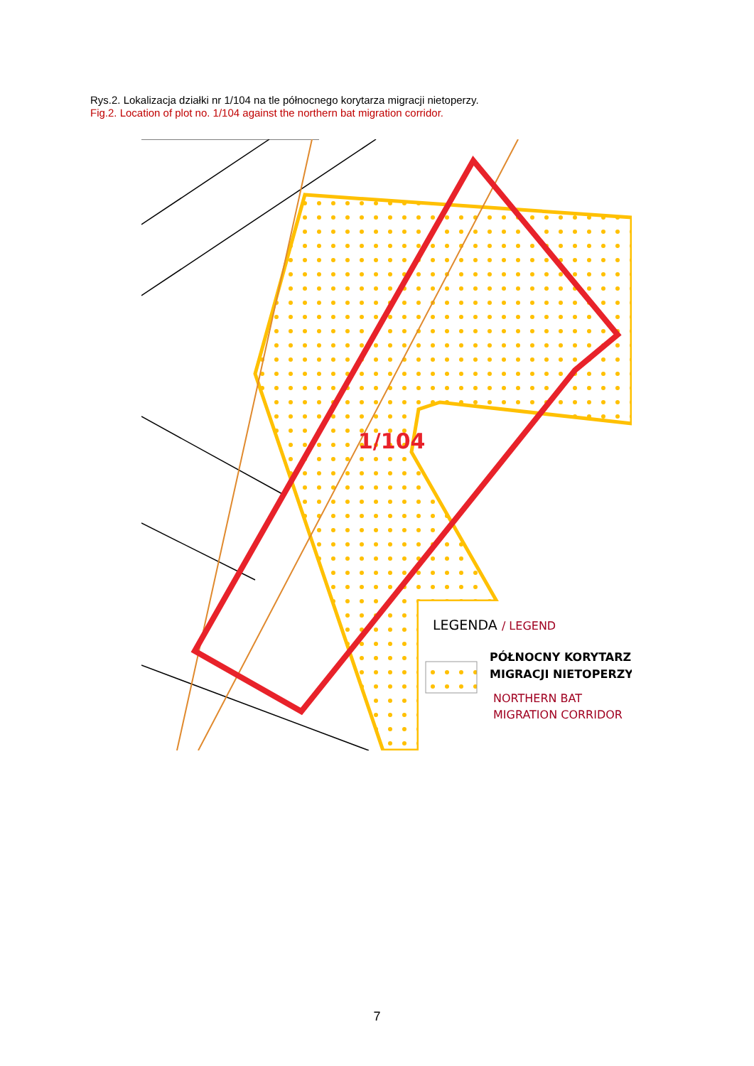Rys.2. Lokalizacja działki nr 1/104 na tle północnego korytarza migracji nietoperzy.
Fig.2. Location of plot no. 1/104 against the northern bat migration corridor.
1/104
LEGENDA / LEGEND
PÓŁNOCNY KORYTARZ
MIGRACJI NIETOPERZY
NORTHERN BAT
MIGRATION CORRIDOR
7